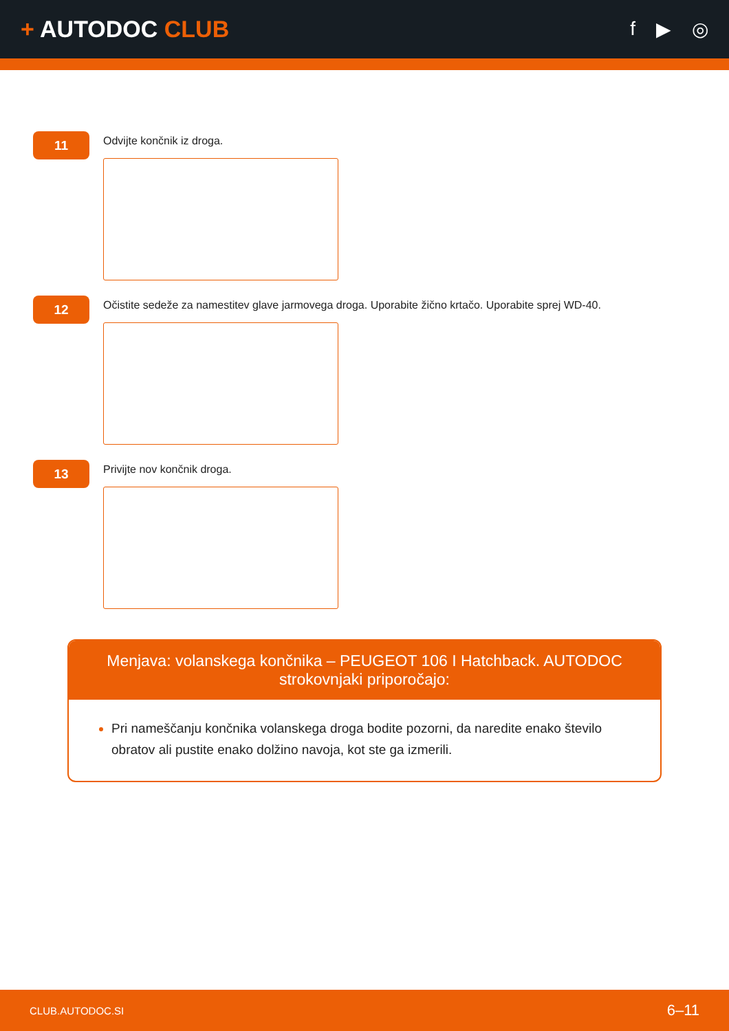+ AUTODOC CLUB
f ▶ ◎
11
Odvijte končnik iz droga.
12
Očistite sedeže za namestitev glave jarmovega droga. Uporabite žično krtačo. Uporabite sprej WD-40.
13
Privijte nov končnik droga.
Menjava: volanskega končnika – PEUGEOT 106 I Hatchback. AUTODOC strokovnjaki priporočajo:
Pri nameščanju končnika volanskega droga bodite pozorni, da naredite enako število obratov ali pustite enako dolžino navoja, kot ste ga izmerili.
CLUB.AUTODOC.SI 6–11